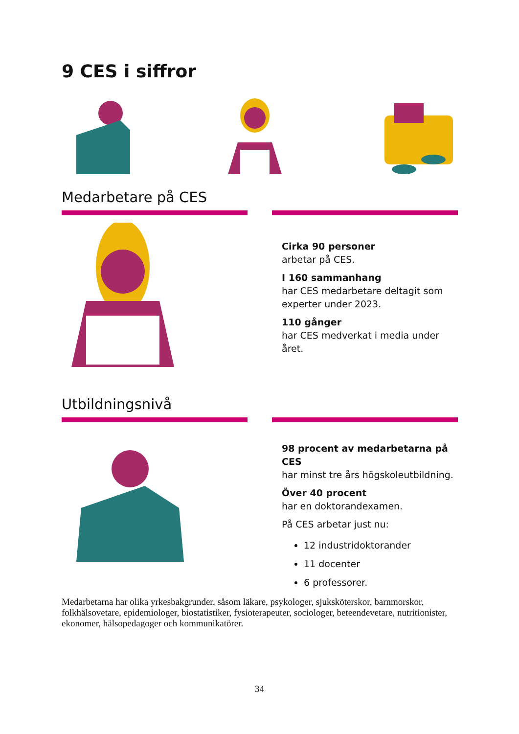9 CES i siffror
Medarbetare på CES
Cirka 90 personer
arbetar på CES.
I 160 sammanhang
har CES medarbetare deltagit som experter under 2023.
110 gånger
har CES medverkat i media under året.
Utbildningsnivå
98 procent av medarbetarna på CES
har minst tre års högskoleutbildning.
Över 40 procent
har en doktorandexamen.
På CES arbetar just nu:
12 industridoktorander
11 docenter
6 professorer.
Medarbetarna har olika yrkesbakgrunder, såsom läkare, psykologer, sjuksköterskor, barnmorskor, folkhälsovetare, epidemiologer, biostatistiker, fysioterapeuter, sociologer, beteendevetare, nutritionister, ekonomer, hälsopedagoger och kommunikatörer.
34